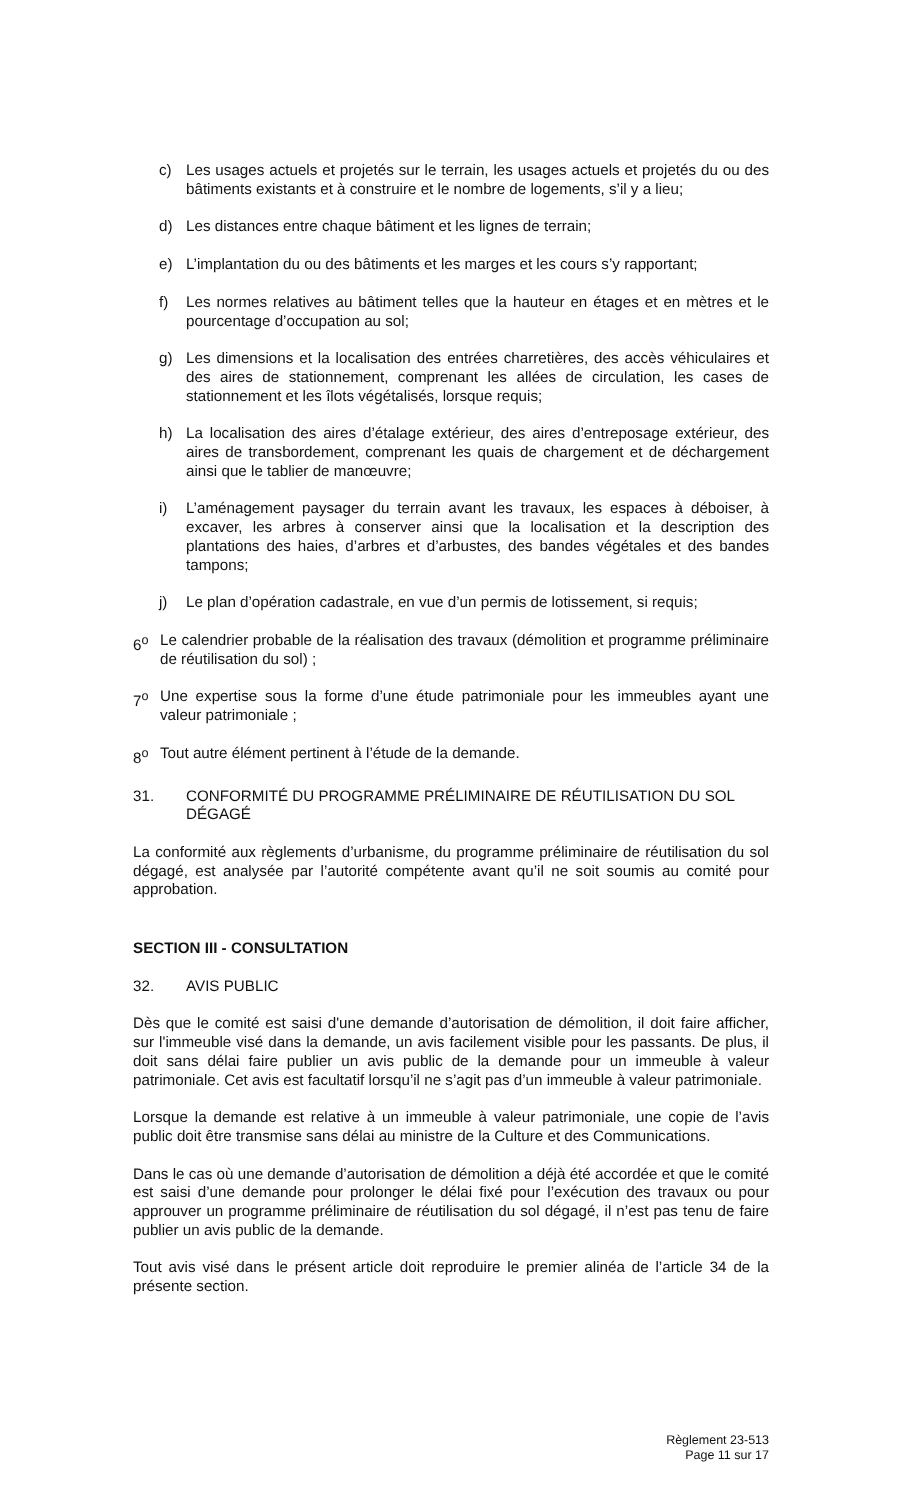c) Les usages actuels et projetés sur le terrain, les usages actuels et projetés du ou des bâtiments existants et à construire et le nombre de logements, s’il y a lieu;
d) Les distances entre chaque bâtiment et les lignes de terrain;
e) L’implantation du ou des bâtiments et les marges et les cours s’y rapportant;
f) Les normes relatives au bâtiment telles que la hauteur en étages et en mètres et le pourcentage d’occupation au sol;
g) Les dimensions et la localisation des entrées charretières, des accès véhiculaires et des aires de stationnement, comprenant les allées de circulation, les cases de stationnement et les îlots végétalisés, lorsque requis;
h) La localisation des aires d’étalage extérieur, des aires d’entreposage extérieur, des aires de transbordement, comprenant les quais de chargement et de déchargement ainsi que le tablier de manœuvre;
i) L’aménagement paysager du terrain avant les travaux, les espaces à déboiser, à excaver, les arbres à conserver ainsi que la localisation et la description des plantations des haies, d’arbres et d’arbustes, des bandes végétales et des bandes tampons;
j) Le plan d’opération cadastrale, en vue d’un permis de lotissement, si requis;
6<sup>o</sup> Le calendrier probable de la réalisation des travaux (démolition et programme préliminaire de réutilisation du sol) ;
7<sup>o</sup> Une expertise sous la forme d’une étude patrimoniale pour les immeubles ayant une valeur patrimoniale ;
8<sup>o</sup> Tout autre élément pertinent à l’étude de la demande.
31. CONFORMITÉ DU PROGRAMME PRÉLIMINAIRE DE RÉUTILISATION DU SOL DÉGAGÉ
La conformité aux règlements d’urbanisme, du programme préliminaire de réutilisation du sol dégagé, est analysée par l’autorité compétente avant qu’il ne soit soumis au comité pour approbation.
SECTION III - CONSULTATION
32. AVIS PUBLIC
Dès que le comité est saisi d'une demande d’autorisation de démolition, il doit faire afficher, sur l'immeuble visé dans la demande, un avis facilement visible pour les passants. De plus, il doit sans délai faire publier un avis public de la demande pour un immeuble à valeur patrimoniale. Cet avis est facultatif lorsqu’il ne s’agit pas d’un immeuble à valeur patrimoniale.
Lorsque la demande est relative à un immeuble à valeur patrimoniale, une copie de l’avis public doit être transmise sans délai au ministre de la Culture et des Communications.
Dans le cas où une demande d’autorisation de démolition a déjà été accordée et que le comité est saisi d’une demande pour prolonger le délai fixé pour l’exécution des travaux ou pour approuver un programme préliminaire de réutilisation du sol dégagé, il n’est pas tenu de faire publier un avis public de la demande.
Tout avis visé dans le présent article doit reproduire le premier alinéa de l’article 34 de la présente section.
Règlement 23-513
Page 11 sur 17